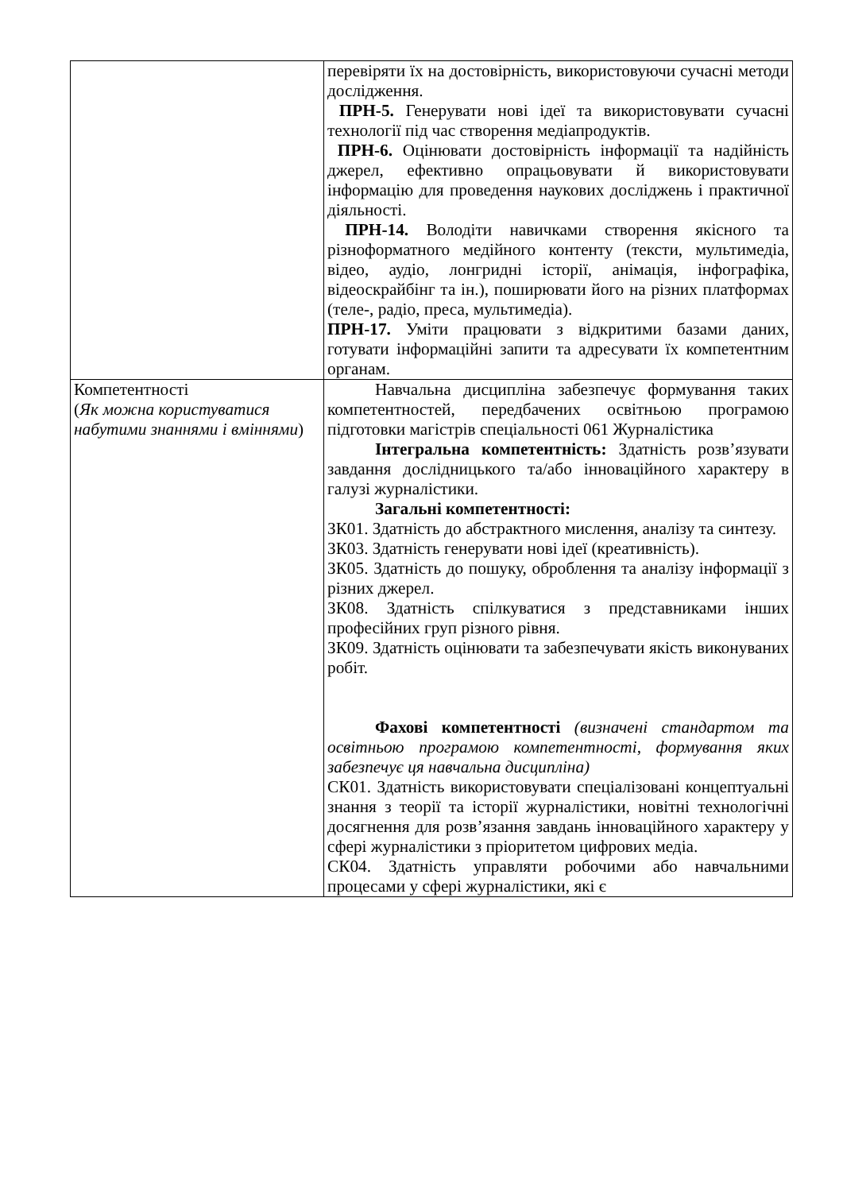| | перевіряти їх на достовірність, використовуючи сучасні методи дослідження. ПРН-5. Генерувати нові ідеї та використовувати сучасні технології під час створення медіапродуктів. ПРН-6. Оцінювати достовірність інформації та надійність джерел, ефективно опрацьовувати й використовувати інформацію для проведення наукових досліджень і практичної діяльності. ПРН-14. Володіти навичками створення якісного та різноформатного медійного контенту (тексти, мультимедіа, відео, аудіо, лонгридні історії, анімація, інфографіка, відеоскрайбінг та ін.), поширювати його на різних платформах (теле-, радіо, преса, мультимедіа). ПРН-17. Уміти працювати з відкритими базами даних, готувати інформаційні запити та адресувати їх компетентним органам. |
| Компетентності ( Як можна користуватися набутими знаннями і вміннями ) | Навчальна дисципліна забезпечує формування таких компетентностей, передбачених освітньою програмою підготовки магістрів спеціальності 061 Журналістика Інтегральна компетентність: Здатність розв’язувати завдання дослідницького та/або інноваційного характеру в галузі журналістики. Загальні компетентності: ЗК01. Здатність до абстрактного мислення, аналізу та синтезу. ЗК03. Здатність генерувати нові ідеї (креативність). ЗК05. Здатність до пошуку, оброблення та аналізу інформації з різних джерел. ЗК08. Здатність спілкуватися з представниками інших професійних груп різного рівня. ЗК09. Здатність оцінювати та забезпечувати якість виконуваних робіт. Фахові компетентності (визначені стандартом та освітньою програмою компетентності, формування яких забезпечує ця навчальна дисципліна) СК01. Здатність використовувати спеціалізовані концептуальні знання з теорії та історії журналістики, новітні технологічні досягнення для розв’язання завдань інноваційного характеру у сфері журналістики з пріоритетом цифрових медіа. СК04. Здатність управляти робочими або навчальними процесами у сфері журналістики, які є |